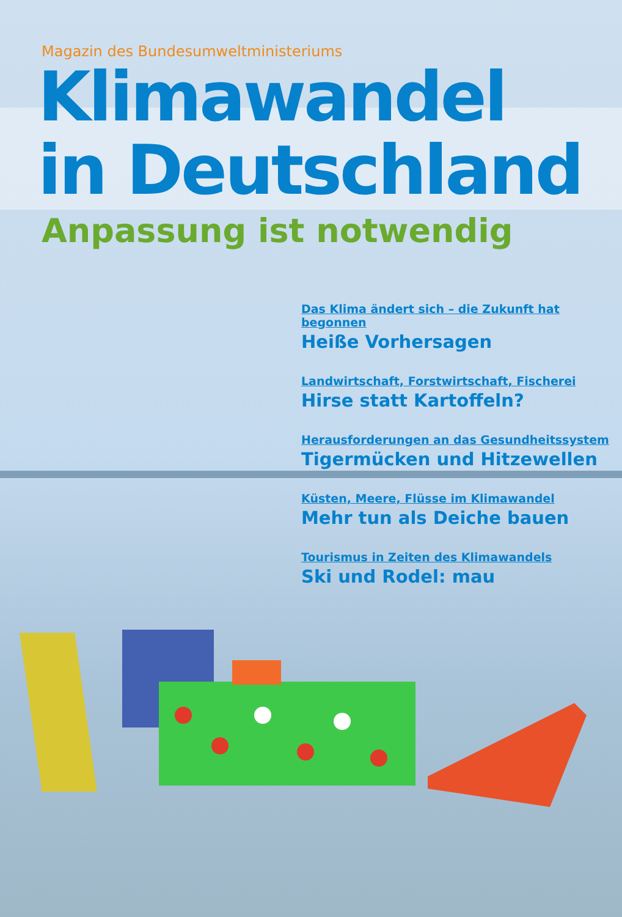Magazin des Bundesumweltministeriums
Klimawandel
in Deutschland
Anpassung ist notwendig
Das Klima ändert sich – die Zukunft hat begonnen
Heiße Vorhersagen
Landwirtschaft, Forstwirtschaft, Fischerei
Hirse statt Kartoffeln?
Herausforderungen an das Gesundheitssystem
Tigermücken und Hitzewellen
Küsten, Meere, Flüsse im Klimawandel
Mehr tun als Deiche bauen
Tourismus in Zeiten des Klimawandels
Ski und Rodel: mau